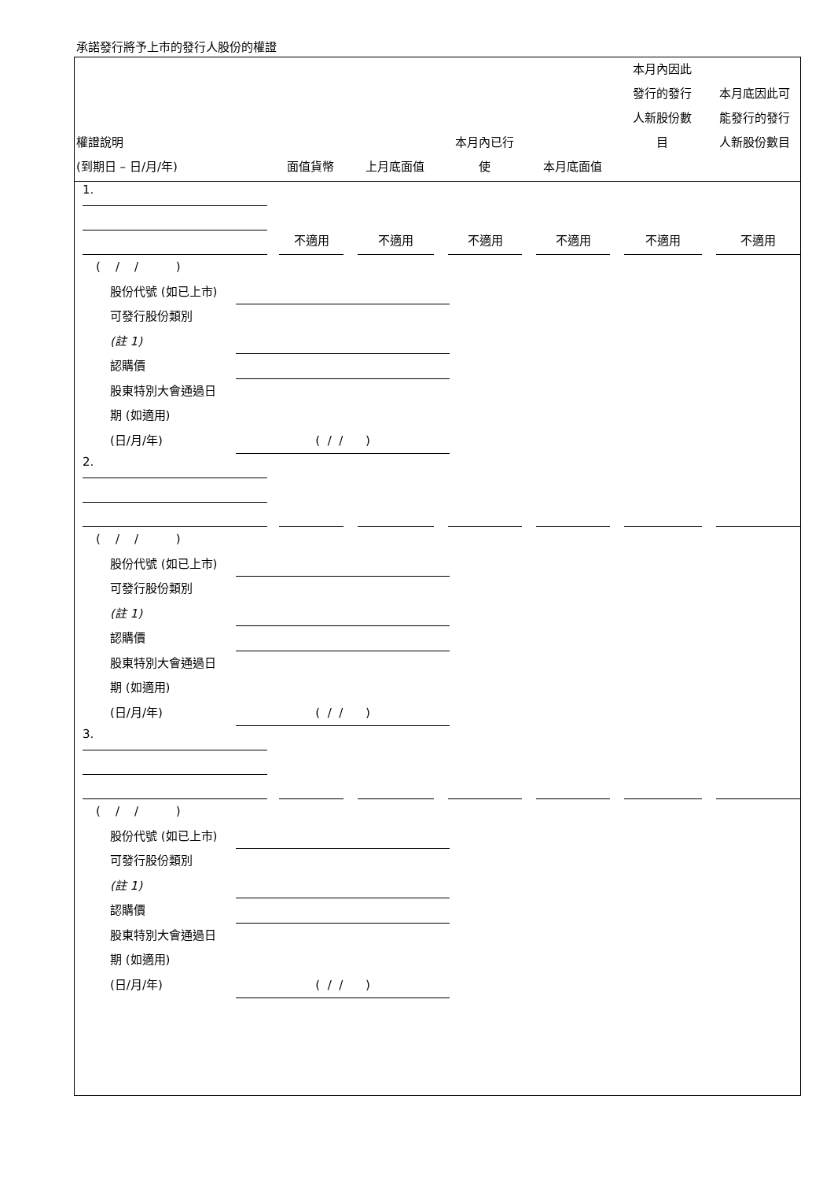承諾發行將予上市的發行人股份的權證
| 權證說明 (到期日 – 日/月/年) | 面值貨幣 | 上月底面值 | 本月內已行 使 | 本月底面值 | 本月內因此 發行的發行 人新股份數 目 | 本月底因此可 能發行的發行 人新股份數目 |
| --- | --- | --- | --- | --- | --- | --- |
| 1. | | | | | | |
| | 不適用 | 不適用 | 不適用 | 不適用 | 不適用 | 不適用 |
| ( / / ) 股份代號 (如已上市) 可發行股份類別 (註 1) 認購價 股東特別大會通過日 期 (如適用) (日/月/年) ( / / ) | | | | | | |
| 2. | | | | | | |
| ( / / ) 股份代號 (如已上市) 可發行股份類別 (註 1) 認購價 股東特別大會通過日 期 (如適用) (日/月/年) ( / / ) | | | | | | |
| 3. | | | | | | |
| ( / / ) 股份代號 (如已上市) 可發行股份類別 (註 1) 認購價 股東特別大會通過日 期 (如適用) (日/月/年) ( / / ) | | | | | | |